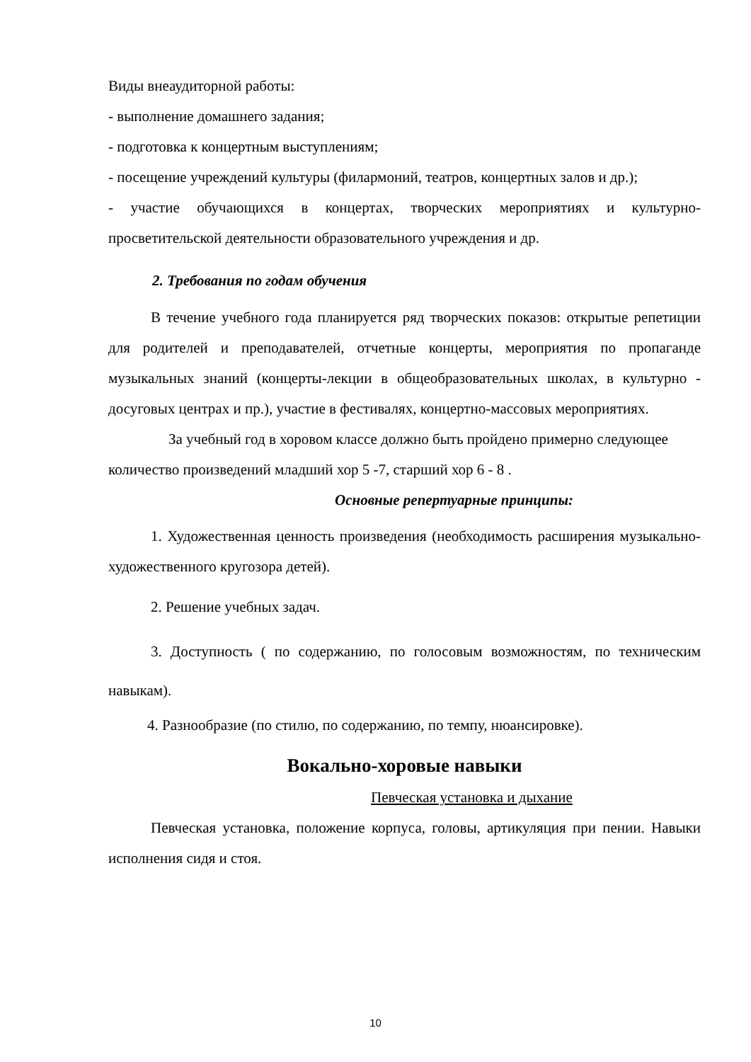Виды внеаудиторной работы:
- выполнение домашнего задания;
- подготовка к концертным выступлениям;
- посещение учреждений культуры (филармоний, театров, концертных залов и др.);
- участие обучающихся в концертах, творческих мероприятиях и культурно-просветительской деятельности образовательного учреждения и др.
2. Требования по годам обучения
В течение учебного года планируется ряд творческих показов: открытые репетиции для родителей и преподавателей, отчетные концерты, мероприятия по пропаганде музыкальных знаний (концерты-лекции в общеобразовательных школах, в культурно - досуговых центрах и пр.), участие в фестивалях, концертно-массовых мероприятиях.
За учебный год в хоровом классе должно быть пройдено примерно следующее количество произведений младший хор 5 -7, старший хор 6 - 8 .
Основные репертуарные принципы:
1. Художественная ценность произведения (необходимость расширения музыкально-художественного кругозора детей).
2. Решение учебных задач.
3. Доступность ( по содержанию, по голосовым возможностям, по техническим навыкам).
4. Разнообразие (по стилю, по содержанию, по темпу, нюансировке).
Вокально-хоровые навыки
Певческая установка и дыхание
Певческая установка, положение корпуса, головы, артикуляция при пении. Навыки исполнения сидя и стоя.
10